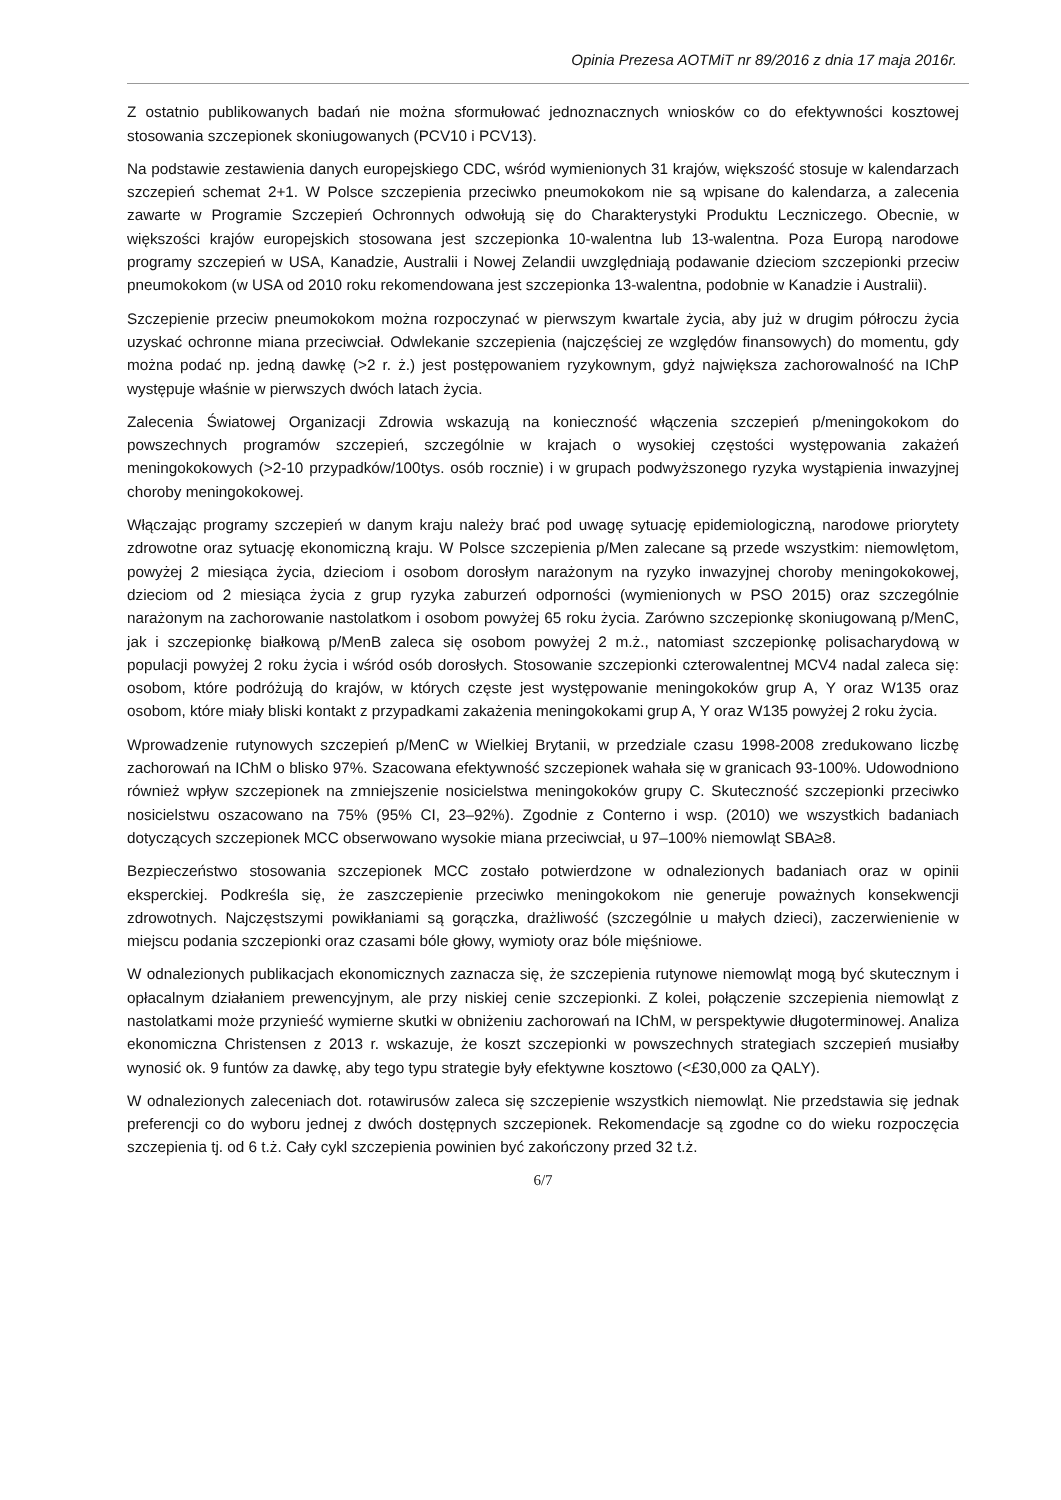Opinia Prezesa AOTMiT nr 89/2016 z dnia 17 maja 2016r.
Z ostatnio publikowanych badań nie można sformułować jednoznacznych wniosków co do efektywności kosztowej stosowania szczepionek skoniugowanych (PCV10 i PCV13).
Na podstawie zestawienia danych europejskiego CDC, wśród wymienionych 31 krajów, większość stosuje w kalendarzach szczepień schemat 2+1. W Polsce szczepienia przeciwko pneumokokom nie są wpisane do kalendarza, a zalecenia zawarte w Programie Szczepień Ochronnych odwołują się do Charakterystyki Produktu Leczniczego. Obecnie, w większości krajów europejskich stosowana jest szczepionka 10-walentna lub 13-walentna. Poza Europą narodowe programy szczepień w USA, Kanadzie, Australii i Nowej Zelandii uwzględniają podawanie dzieciom szczepionki przeciw pneumokokom (w USA od 2010 roku rekomendowana jest szczepionka 13-walentna, podobnie w Kanadzie i Australii).
Szczepienie przeciw pneumokokom można rozpoczynać w pierwszym kwartale życia, aby już w drugim półroczu życia uzyskać ochronne miana przeciwciał. Odwlekanie szczepienia (najczęściej ze względów finansowych) do momentu, gdy można podać np. jedną dawkę (>2 r. ż.) jest postępowaniem ryzykownym, gdyż największa zachorowalność na IChP występuje właśnie w pierwszych dwóch latach życia.
Zalecenia Światowej Organizacji Zdrowia wskazują na konieczność włączenia szczepień p/meningokokom do powszechnych programów szczepień, szczególnie w krajach o wysokiej częstości występowania zakażeń meningokokowych (>2-10 przypadków/100tys. osób rocznie) i w grupach podwyższonego ryzyka wystąpienia inwazyjnej choroby meningokokowej.
Włączając programy szczepień w danym kraju należy brać pod uwagę sytuację epidemiologiczną, narodowe priorytety zdrowotne oraz sytuację ekonomiczną kraju. W Polsce szczepienia p/Men zalecane są przede wszystkim: niemowlętom, powyżej 2 miesiąca życia, dzieciom i osobom dorosłym narażonym na ryzyko inwazyjnej choroby meningokokowej, dzieciom od 2 miesiąca życia z grup ryzyka zaburzeń odporności (wymienionych w PSO 2015) oraz szczególnie narażonym na zachorowanie nastolatkom i osobom powyżej 65 roku życia. Zarówno szczepionkę skoniugowaną p/MenC, jak i szczepionkę białkową p/MenB zaleca się osobom powyżej 2 m.ż., natomiast szczepionkę polisacharydową w populacji powyżej 2 roku życia i wśród osób dorosłych. Stosowanie szczepionki czterowalentnej MCV4 nadal zaleca się: osobom, które podróżują do krajów, w których częste jest występowanie meningokoków grup A, Y oraz W135 oraz osobom, które miały bliski kontakt z przypadkami zakażenia meningokokami grup A, Y oraz W135 powyżej 2 roku życia.
Wprowadzenie rutynowych szczepień p/MenC w Wielkiej Brytanii, w przedziale czasu 1998-2008 zredukowano liczbę zachorowań na IChM o blisko 97%. Szacowana efektywność szczepionek wahała się w granicach 93-100%. Udowodniono również wpływ szczepionek na zmniejszenie nosicielstwa meningokoków grupy C. Skuteczność szczepionki przeciwko nosicielstwu oszacowano na 75% (95% CI, 23–92%). Zgodnie z Conterno i wsp. (2010) we wszystkich badaniach dotyczących szczepionek MCC obserwowano wysokie miana przeciwciał, u 97–100% niemowląt SBA≥8.
Bezpieczeństwo stosowania szczepionek MCC zostało potwierdzone w odnalezionych badaniach oraz w opinii eksperckiej. Podkreśla się, że zaszczepienie przeciwko meningokokom nie generuje poważnych konsekwencji zdrowotnych. Najczęstszymi powikłaniami są gorączka, drażliwość (szczególnie u małych dzieci), zaczerwienienie w miejscu podania szczepionki oraz czasami bóle głowy, wymioty oraz bóle mięśniowe.
W odnalezionych publikacjach ekonomicznych zaznacza się, że szczepienia rutynowe niemowląt mogą być skutecznym i opłacalnym działaniem prewencyjnym, ale przy niskiej cenie szczepionki. Z kolei, połączenie szczepienia niemowląt z nastolatkami może przynieść wymierne skutki w obniżeniu zachorowań na IChM, w perspektywie długoterminowej. Analiza ekonomiczna Christensen z 2013 r. wskazuje, że koszt szczepionki w powszechnych strategiach szczepień musiałby wynosić ok. 9 funtów za dawkę, aby tego typu strategie były efektywne kosztowo (<£30,000 za QALY).
W odnalezionych zaleceniach dot. rotawirusów zaleca się szczepienie wszystkich niemowląt. Nie przedstawia się jednak preferencji co do wyboru jednej z dwóch dostępnych szczepionek. Rekomendacje są zgodne co do wieku rozpoczęcia szczepienia tj. od 6 t.ż. Cały cykl szczepienia powinien być zakończony przed 32 t.ż.
6/7